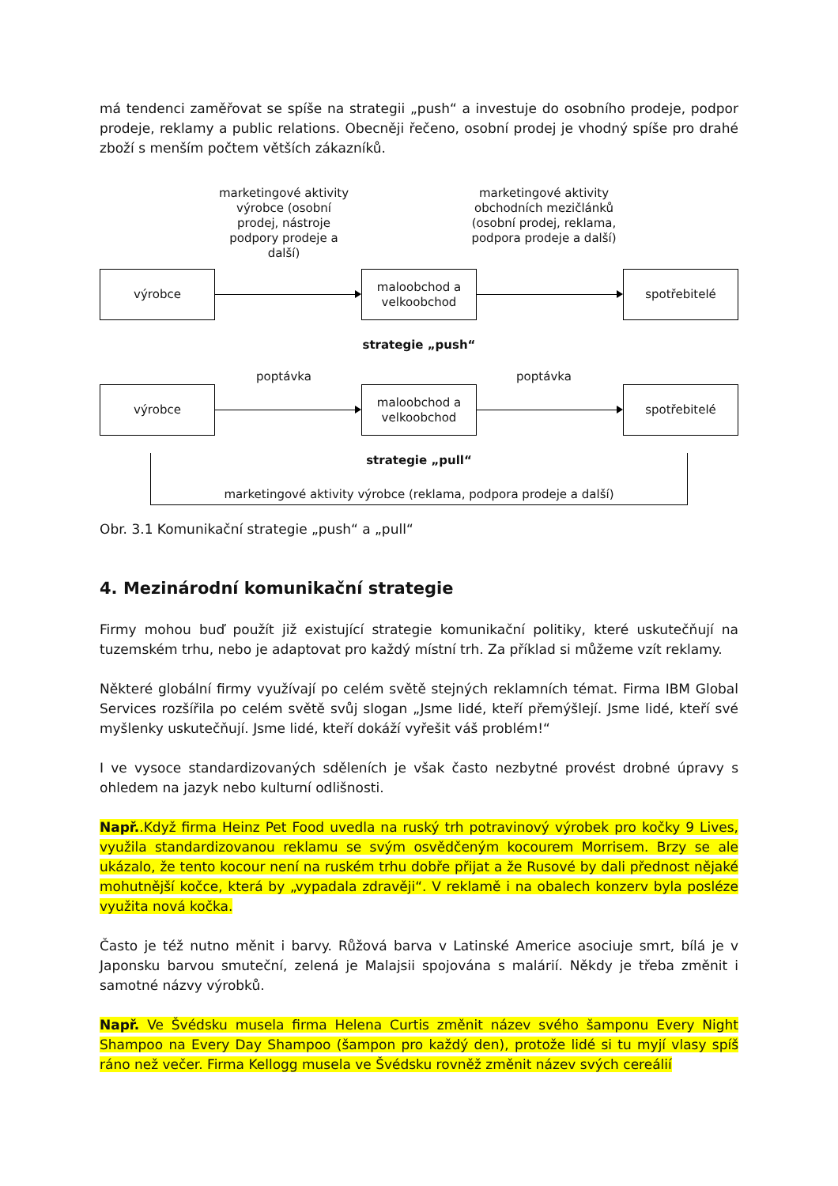má tendenci zaměřovat se spíše na strategii „push“ a investuje do osobního prodeje, podpor prodeje, reklamy a public relations. Obecněji řečeno, osobní prodej je vhodný spíše pro drahé zboží s menším počtem větších zákazníků.
marketingové aktivity výrobce (osobní prodej, nástroje podpory prodeje a další)
marketingové aktivity obchodních mezičlánků (osobní prodej, reklama, podpora prodeje a další)
výrobce
maloobchod a velkoobchod
spotřebitelé
strategie „push“
poptávka poptávka
výrobce
maloobchod a velkoobchod
spotřebitelé
strategie „pull“
marketingové aktivity výrobce (reklama, podpora prodeje a další)
Obr. 3.1 Komunikační strategie „push“ a „pull“
4. Mezinárodní komunikační strategie
Firmy mohou buď použít již existující strategie komunikační politiky, které uskutečňují na tuzemském trhu, nebo je adaptovat pro každý místní trh. Za příklad si můžeme vzít reklamy.
Některé globální firmy využívají po celém světě stejných reklamních témat. Firma IBM Global Services rozšířila po celém světě svůj slogan „Jsme lidé, kteří přemýšlejí. Jsme lidé, kteří své myšlenky uskutečňují. Jsme lidé, kteří dokáží vyřešit váš problém!“
I ve vysoce standardizovaných sděleních je však často nezbytné provést drobné úpravy s ohledem na jazyk nebo kulturní odlišnosti.
Např..Když firma Heinz Pet Food uvedla na ruský trh potravinový výrobek pro kočky 9 Lives, využila standardizovanou reklamu se svým osvědčeným kocourem Morrisem. Brzy se ale ukázalo, že tento kocour není na ruském trhu dobře přijat a že Rusové by dali přednost nějaké mohutnější kočce, která by „vypadala zdravěji“. V reklamě i na obalech konzerv byla posléze využita nová kočka.
Často je též nutno měnit i barvy. Růžová barva v Latinské Americe asociuje smrt, bílá je v Japonsku barvou smuteční, zelená je Malajsii spojována s malárií. Někdy je třeba změnit i samotné názvy výrobků.
Např. Ve Švédsku musela firma Helena Curtis změnit název svého šamponu Every Night Shampoo na Every Day Shampoo (šampon pro každý den), protože lidé si tu myjí vlasy spíš ráno než večer. Firma Kellogg musela ve Švédsku rovněž změnit název svých cereálií